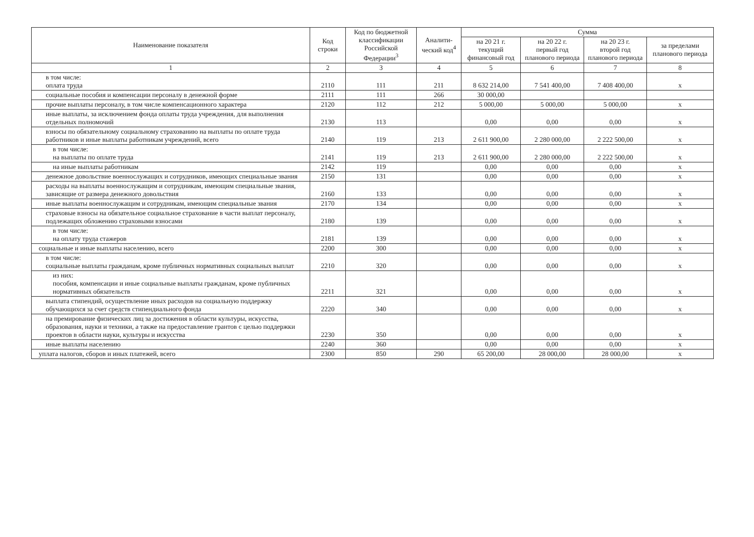| Наименование показателя | Код строки | Код по бюджетной классификации Российской Федерации<sup>3</sup> | Аналити-ческий код<sup>4</sup> | Сумма | | | |
| --- | --- | --- | --- | --- | --- | --- | --- |
| | | | | на 20 21 г. текущий финансовый год | на 20 22 г. первый год планового периода | на 20 23 г. второй год планового периода | за пределами планового периода |
| 1 | 2 | 3 | 4 | 5 | 6 | 7 | 8 |
| в том числе: оплата труда | 2110 | 111 | 211 | 8 632 214,00 | 7 541 400,00 | 7 408 400,00 | х |
| социальные пособия и компенсации персоналу в денежной форме | 2111 | 111 | 266 | 30 000,00 | | | |
| прочие выплаты персоналу, в том числе компенсационного характера | 2120 | 112 | 212 | 5 000,00 | 5 000,00 | 5 000,00 | х |
| иные выплаты, за исключением фонда оплаты труда учреждения, для выполнения отдельных полномочий | 2130 | 113 | | 0,00 | 0,00 | 0,00 | х |
| взносы по обязательному социальному страхованию на выплаты по оплате труда работников и иные выплаты работникам учреждений, всего | 2140 | 119 | 213 | 2 611 900,00 | 2 280 000,00 | 2 222 500,00 | х |
| в том числе: на выплаты по оплате труда | 2141 | 119 | 213 | 2 611 900,00 | 2 280 000,00 | 2 222 500,00 | х |
| на иные выплаты работникам | 2142 | 119 | | 0,00 | 0,00 | 0,00 | х |
| денежное довольствие военнослужащих и сотрудников, имеющих специальные звания | 2150 | 131 | | 0,00 | 0,00 | 0,00 | х |
| расходы на выплаты военнослужащим и сотрудникам, имеющим специальные звания, зависящие от размера денежного довольствия | 2160 | 133 | | 0,00 | 0,00 | 0,00 | х |
| иные выплаты военнослужащим и сотрудникам, имеющим специальные звания | 2170 | 134 | | 0,00 | 0,00 | 0,00 | х |
| страховые взносы на обязательное социальное страхование в части выплат персоналу, подлежащих обложению страховыми взносами | 2180 | 139 | | 0,00 | 0,00 | 0,00 | х |
| в том числе: на оплату труда стажеров | 2181 | 139 | | 0,00 | 0,00 | 0,00 | х |
| социальные и иные выплаты населению, всего | 2200 | 300 | | 0,00 | 0,00 | 0,00 | х |
| в том числе: социальные выплаты гражданам, кроме публичных нормативных социальных выплат | 2210 | 320 | | 0,00 | 0,00 | 0,00 | х |
| из них: пособия, компенсации и иные социальные выплаты гражданам, кроме публичных нормативных обязательств | 2211 | 321 | | 0,00 | 0,00 | 0,00 | х |
| выплата стипендий, осуществление иных расходов на социальную поддержку обучающихся за счет средств стипендиального фонда | 2220 | 340 | | 0,00 | 0,00 | 0,00 | х |
| на премирование физических лиц за достижения в области культуры, искусства, образования, науки и техники, а также на предоставление грантов с целью поддержки проектов в области науки, культуры и искусства | 2230 | 350 | | 0,00 | 0,00 | 0,00 | х |
| иные выплаты населению | 2240 | 360 | | 0,00 | 0,00 | 0,00 | х |
| уплата налогов, сборов и иных платежей, всего | 2300 | 850 | 290 | 65 200,00 | 28 000,00 | 28 000,00 | х |